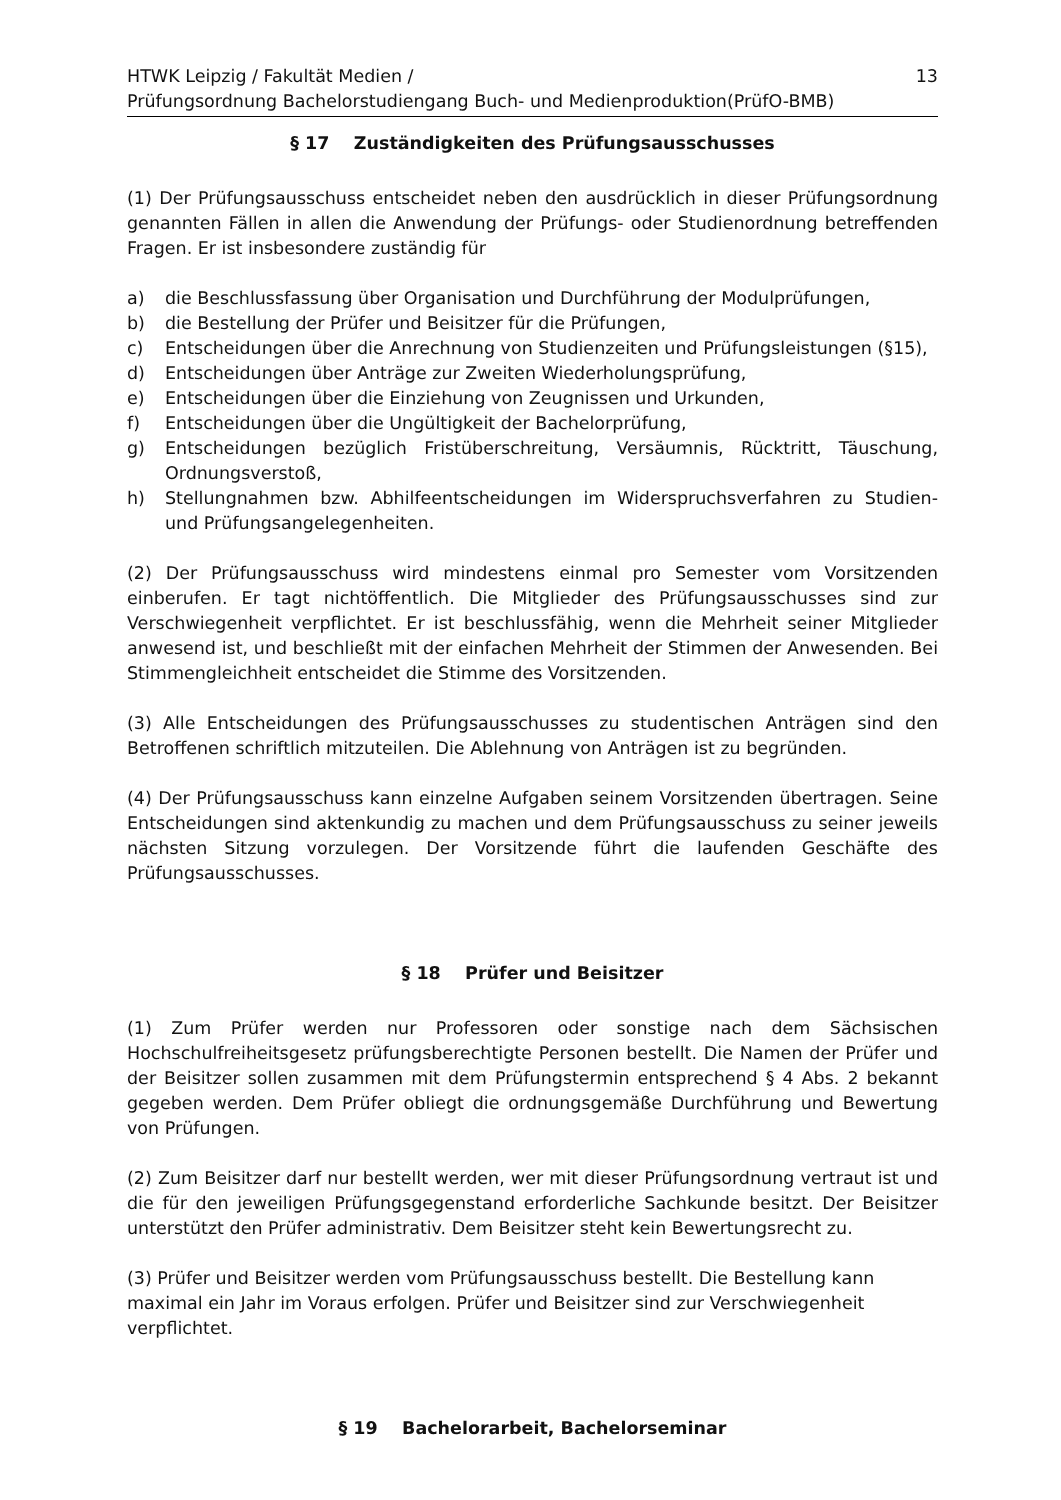HTWK Leipzig / Fakultät Medien /
Prüfungsordnung Bachelorstudiengang Buch- und Medienproduktion(PrüfO-BMB)
13
§ 17 Zuständigkeiten des Prüfungsausschusses
(1) Der Prüfungsausschuss entscheidet neben den ausdrücklich in dieser Prüfungsordnung genannten Fällen in allen die Anwendung der Prüfungs- oder Studienordnung betreffenden Fragen. Er ist insbesondere zuständig für
a) die Beschlussfassung über Organisation und Durchführung der Modulprüfungen,
b) die Bestellung der Prüfer und Beisitzer für die Prüfungen,
c) Entscheidungen über die Anrechnung von Studienzeiten und Prüfungsleistungen (§15),
d) Entscheidungen über Anträge zur Zweiten Wiederholungsprüfung,
e) Entscheidungen über die Einziehung von Zeugnissen und Urkunden,
f) Entscheidungen über die Ungültigkeit der Bachelorprüfung,
g) Entscheidungen bezüglich Fristüberschreitung, Versäumnis, Rücktritt, Täuschung, Ordnungsverstoß,
h) Stellungnahmen bzw. Abhilfeentscheidungen im Widerspruchsverfahren zu Studien- und Prüfungsangelegenheiten.
(2) Der Prüfungsausschuss wird mindestens einmal pro Semester vom Vorsitzenden einberufen. Er tagt nichtöffentlich. Die Mitglieder des Prüfungsausschusses sind zur Verschwiegenheit verpflichtet. Er ist beschlussfähig, wenn die Mehrheit seiner Mitglieder anwesend ist, und beschließt mit der einfachen Mehrheit der Stimmen der Anwesenden. Bei Stimmengleichheit entscheidet die Stimme des Vorsitzenden.
(3) Alle Entscheidungen des Prüfungsausschusses zu studentischen Anträgen sind den Betroffenen schriftlich mitzuteilen. Die Ablehnung von Anträgen ist zu begründen.
(4) Der Prüfungsausschuss kann einzelne Aufgaben seinem Vorsitzenden übertragen. Seine Entscheidungen sind aktenkundig zu machen und dem Prüfungsausschuss zu seiner jeweils nächsten Sitzung vorzulegen. Der Vorsitzende führt die laufenden Geschäfte des Prüfungsausschusses.
§ 18 Prüfer und Beisitzer
(1) Zum Prüfer werden nur Professoren oder sonstige nach dem Sächsischen Hochschulfreiheitsgesetz prüfungsberechtigte Personen bestellt. Die Namen der Prüfer und der Beisitzer sollen zusammen mit dem Prüfungstermin entsprechend § 4 Abs. 2 bekannt gegeben werden. Dem Prüfer obliegt die ordnungsgemäße Durchführung und Bewertung von Prüfungen.
(2) Zum Beisitzer darf nur bestellt werden, wer mit dieser Prüfungsordnung vertraut ist und die für den jeweiligen Prüfungsgegenstand erforderliche Sachkunde besitzt. Der Beisitzer unterstützt den Prüfer administrativ. Dem Beisitzer steht kein Bewertungsrecht zu.
(3) Prüfer und Beisitzer werden vom Prüfungsausschuss bestellt. Die Bestellung kann
maximal ein Jahr im Voraus erfolgen. Prüfer und Beisitzer sind zur Verschwiegenheit
verpflichtet.
§ 19 Bachelorarbeit, Bachelorseminar